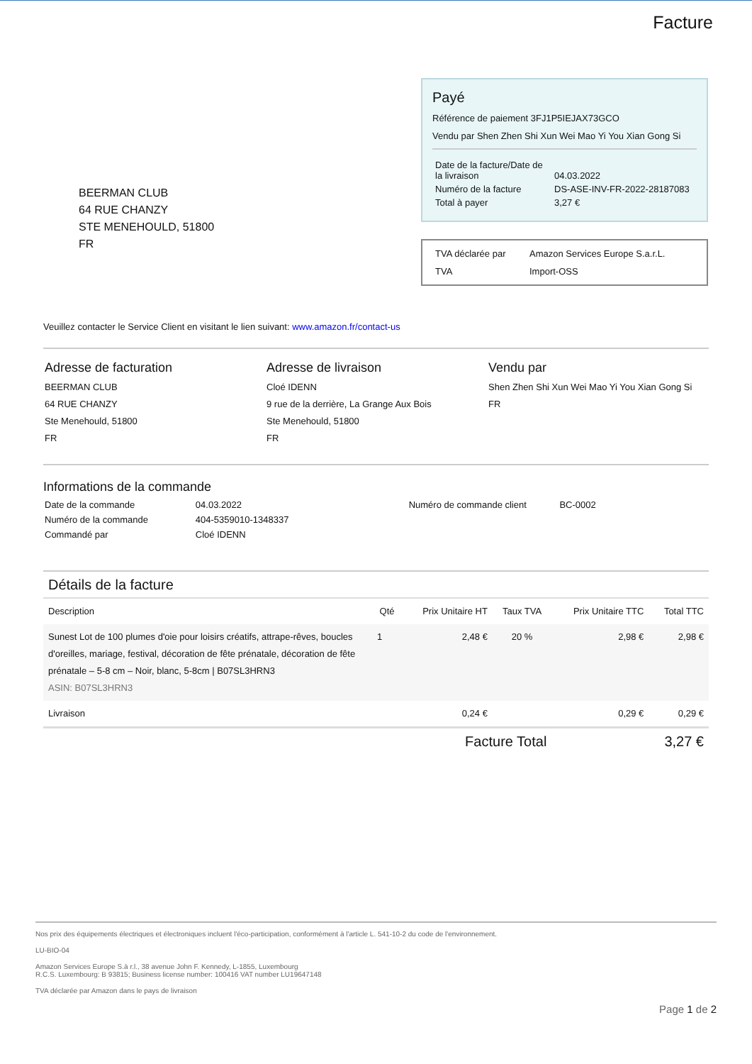Facture
BEERMAN CLUB
64 RUE CHANZY
STE MENEHOULD, 51800
FR
Payé
Référence de paiement 3FJ1P5IEJAX73GCO
Vendu par Shen Zhen Shi Xun Wei Mao Yi You Xian Gong Si
| Date de la facture/Date de la livraison | 04.03.2022 |
| Numéro de la facture | DS-ASE-INV-FR-2022-28187083 |
| Total à payer | 3,27 € |
| TVA déclarée par | Amazon Services Europe S.a.r.L. |
| TVA | Import-OSS |
Veuillez contacter le Service Client en visitant le lien suivant: www.amazon.fr/contact-us
Adresse de facturation
BEERMAN CLUB
64 RUE CHANZY
Ste Menehould, 51800
FR
Adresse de livraison
Cloé IDENN
9 rue de la derrière, La Grange Aux Bois
Ste Menehould, 51800
FR
Vendu par
Shen Zhen Shi Xun Wei Mao Yi You Xian Gong Si
FR
Informations de la commande
| Date de la commande | 04.03.2022 | Numéro de commande client | BC-0002 |
| Numéro de la commande | 404-5359010-1348337 | | |
| Commandé par | Cloé IDENN | | |
| Détails de la facture | | | | | |
| Description | Qté | Prix Unitaire HT | Taux TVA | Prix Unitaire TTC | Total TTC |
| Sunest Lot de 100 plumes d'oie pour loisirs créatifs, attrape-rêves, boucles d'oreilles, mariage, festival, décoration de fête prénatale, décoration de fête prénatale – 5-8 cm – Noir, blanc, 5-8cm / B07SL3HRN3 ASIN: B07SL3HRN3 | 1 | 2,48 € | 20 % | 2,98 € | 2,98 € |
| Livraison | | 0,24 € | | 0,29 € | 0,29 € |
| | Facture Total | | | | 3,27 € |
Nos prix des équipements électriques et électroniques incluent l'éco-participation, conformément à l'article L. 541-10-2 du code de l'environnement.
LU-BIO-04
Amazon Services Europe S.à r.l., 38 avenue John F. Kennedy, L-1855, Luxembourg
R.C.S. Luxembourg: B 93815; Business license number: 100416 VAT number LU19647148
TVA déclarée par Amazon dans le pays de livraison
Page 1 de 2